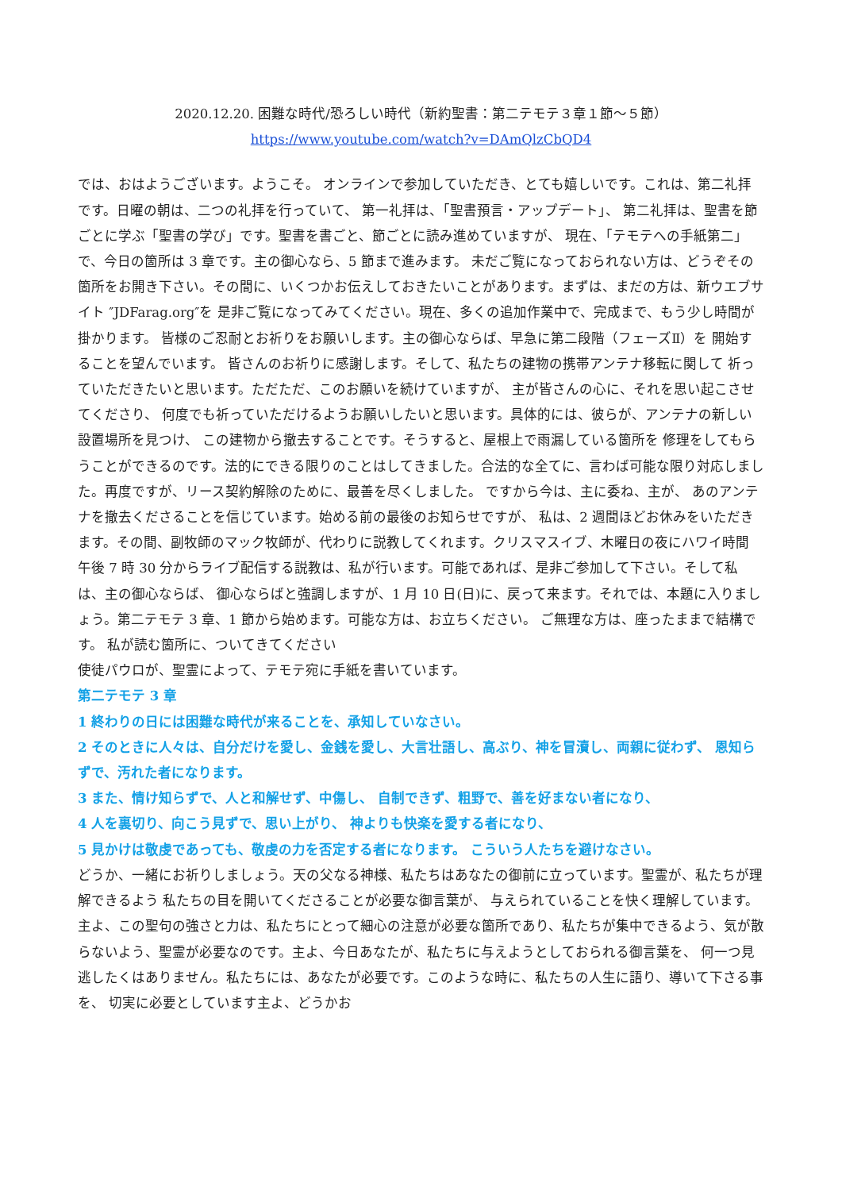2020.12.20. 困難な時代/恐ろしい時代（新約聖書：第二テモテ３章１節～５節）
https://www.youtube.com/watch?v=DAmQlzCbQD4
では、おはようございます。ようこそ。 オンラインで参加していただき、とても嬉しいです。これは、第二礼拝です。日曜の朝は、二つの礼拝を行っていて、 第一礼拝は、「聖書預言・アップデート」、 第二礼拝は、聖書を節ごとに学ぶ「聖書の学び」です。聖書を書ごと、節ごとに読み進めていますが、 現在、「テモテへの手紙第二」で、今日の箇所は 3 章です。主の御心なら、5 節まで進みます。 未だご覧になっておられない方は、どうぞその箇所をお開き下さい。その間に、いくつかお伝えしておきたいことがあります。まずは、まだの方は、新ウエブサイト ″JDFarag.org″を 是非ご覧になってみてください。現在、多くの追加作業中で、完成まで、もう少し時間が掛かります。 皆様のご忍耐とお祈りをお願いします。主の御心ならば、早急に第二段階（フェーズⅡ）を 開始することを望んでいます。 皆さんのお祈りに感謝します。そして、私たちの建物の携帯アンテナ移転に関して 祈っていただきたいと思います。ただただ、このお願いを続けていますが、 主が皆さんの心に、それを思い起こさせてくださり、 何度でも祈っていただけるようお願いしたいと思います。具体的には、彼らが、アンテナの新しい設置場所を見つけ、 この建物から撤去することです。そうすると、屋根上で雨漏している箇所を 修理をしてもらうことができるのです。法的にできる限りのことはしてきました。合法的な全てに、言わば可能な限り対応しました。再度ですが、リース契約解除のために、最善を尽くしました。 ですから今は、主に委ね、主が、 あのアンテナを撤去くださることを信じています。始める前の最後のお知らせですが、 私は、2 週間ほどお休みをいただきます。その間、副牧師のマック牧師が、代わりに説教してくれます。クリスマスイブ、木曜日の夜にハワイ時間 午後 7 時 30 分からライブ配信する説教は、私が行います。可能であれば、是非ご参加して下さい。そして私は、主の御心ならば、 御心ならばと強調しますが、1 月 10 日(日)に、戻って来ます。それでは、本題に入りましょう。第二テモテ 3 章、1 節から始めます。可能な方は、お立ちください。 ご無理な方は、座ったままで結構です。 私が読む箇所に、ついてきてください
使徒パウロが、聖霊によって、テモテ宛に手紙を書いています。
第二テモテ 3 章
1 終わりの日には困難な時代が来ることを、承知していなさい。
2 そのときに人々は、自分だけを愛し、金銭を愛し、大言壮語し、高ぶり、神を冒瀆し、両親に従わず、 恩知らずで、汚れた者になります。
3 また、情け知らずで、人と和解せず、中傷し、 自制できず、粗野で、善を好まない者になり、
4 人を裏切り、向こう見ずで、思い上がり、 神よりも快楽を愛する者になり、
5 見かけは敬虔であっても、敬虔の力を否定する者になります。 こういう人たちを避けなさい。
どうか、一緒にお祈りしましょう。天の父なる神様、私たちはあなたの御前に立っています。聖霊が、私たちが理解できるよう 私たちの目を開いてくださることが必要な御言葉が、 与えられていることを快く理解しています。主よ、この聖句の強さと力は、私たちにとって細心の注意が必要な箇所であり、私たちが集中できるよう、気が散らないよう、聖霊が必要なのです。主よ、今日あなたが、私たちに与えようとしておられる御言葉を、 何一つ見逃したくはありません。私たちには、あなたが必要です。このような時に、私たちの人生に語り、導いて下さる事を、 切実に必要としています主よ、どうかお